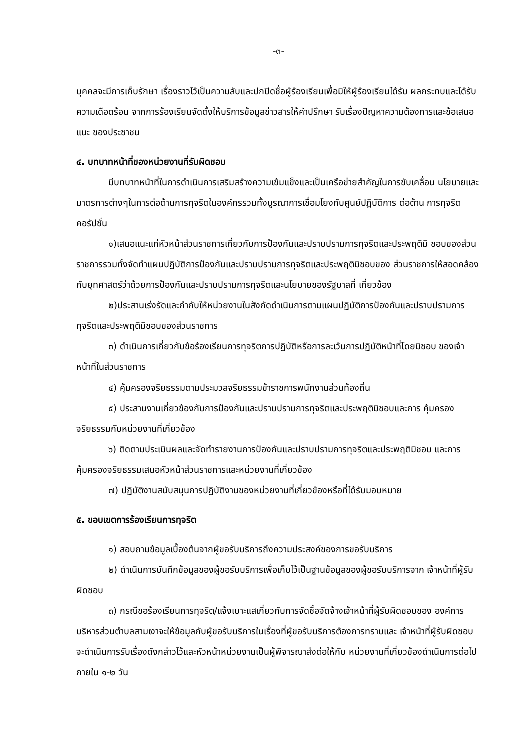-๓-
บุคคลจะมีการเก็บรักษา เรื่องราวไว้เป็นความลับและปกปิดชื่อผู้ร้องเรียนเพื่อมิให้ผู้ร้องเรียนได้รับ ผลกระทบและได้รับความเดือดร้อน จากการร้องเรียนจัดตั้งให้บริการข้อมูลข่าวสารให้คำปรึกษา รับเรื่องปัญหาความต้องการและข้อเสนอแนะ ของประชาชน
๔. บทบาทหน้าที่ของหน่วยงานที่รับผิดชอบ
มีบทบาทหน้าที่ในการดำเนินการเสริมสร้างความเข้มแข็งและเป็นเครือข่ายสำคัญในการขับเคลื่อน นโยบายและมาตรการต่างๆในการต่อต้านการทุจริตในองค์กรรวมทั้งบูรณาการเชื่อมโยงกับศูนย์ปฏิบัติการ ต่อต้าน การทุจริตคอรัปชั่น
๑)เสนอแนะแก่หัวหน้าส่วนราชการเกี่ยวกับการป้องกันและปราบปรามการทุจริตและประพฤติมิ ชอบของส่วนราชการรวมทั้งจัดทำแผนปฏิบัติการป้องกันและปราบปรามการทุจริตและประพฤติมิชอบของ ส่วนราชการให้สอดคล้องกับยุทศาสตร์ว่าด้วยการป้องกันและปราบปรามการทุจริตและนโยบายของรัฐบาลที่ เกี่ยวข้อง
๒)ประสานเร่งรัดและกำกับให้หน่วยงานในสังกัดดำเนินการตามแผนปฏิบัติการป้องกันและปราบปรามการทุจริตและประพฤติมิชอบของส่วนราชการ
๓) ดำเนินการเกี่ยวกับข้อร้องเรียนการทุจริตการปฏิบัติหรือการละเว้นการปฏิบัติหน้าที่โดยมิชอบ ของเจ้าหน้าที่ในส่วนราชการ
๔) คุ้มครองจริยธรรมตามประมวลจริยธรรมข้าราชการพนักงานส่วนท้องถิ่น
๕) ประสานงานเกี่ยวข้องกับการป้องกันและปราบปรามการทุจริตและประพฤติมิชอบและการ คุ้มครองจริยธรรมกับหน่วยงานที่เกี่ยวข้อง
๖) ติดตามประเมินผลและจัดทำรายงานการป้องกันและปราบปรามการทุจริตและประพฤติมิชอบ และการคุ้มครองจริยธรรมเสนอหัวหน้าส่วนราชการและหน่วยงานที่เกี่ยวข้อง
๗) ปฏิบัติงานสนับสนุนการปฏิบัติงานของหน่วยงานที่เกี่ยวข้องหรือที่ได้รับมอบหมาย
๕. ขอบเขตการร้องเรียนการทุจริต
๑) สอบถามข้อมูลเบื้องต้นจากผู้ขอรับบริการถึงความประสงค์ของการขอรับบริการ
๒) ดำเนินการบันทึกข้อมูลของผู้ขอรับบริการเพื่อเก็บไว้เป็นฐานข้อมูลของผู้ขอรับบริการจาก เจ้าหน้าที่ผู้รับผิดชอบ
๓) กรณีขอร้องเรียนการทุจริต/แจ้งเบาะแสเกี่ยวกับการจัดซื้อจัดจ้างเจ้าหน้าที่ผู้รับผิดชอบของ องค์การบริหารส่วนตำบลสามเงาจะให้ข้อมูลกับผู้ขอรับบริการในเรื่องที่ผู้ขอรับบริการต้องการทราบและ เจ้าหน้าที่ผู้รับผิดชอบจะดำเนินการรับเรื่องดังกล่าวไว้และหัวหน้าหน่วยงานเป็นผู้พิจารณาส่งต่อให้กับ หน่วยงานที่เกี่ยวข้องดำเนินการต่อไปภายใน ๑-๒ วัน